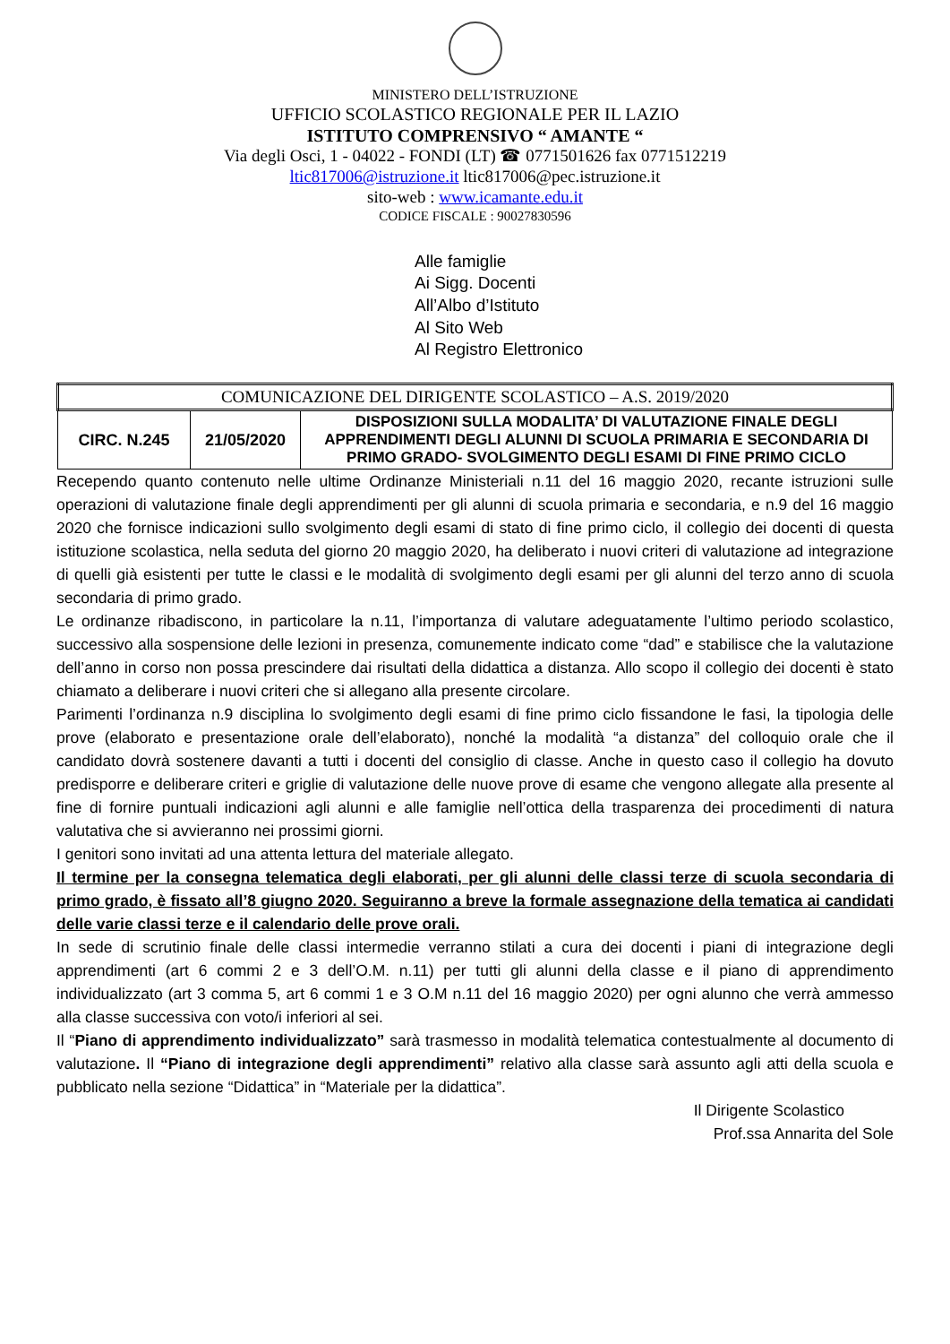MINISTERO DELL’ISTRUZIONE
UFFICIO SCOLASTICO REGIONALE PER IL LAZIO
ISTITUTO COMPRENSIVO “ AMANTE “
Via degli Osci, 1 - 04022 - FONDI (LT) ☎ 0771501626 fax 0771512219
ltic817006@istruzione.it ltic817006@pec.istruzione.it
sito-web : www.icamante.edu.it
CODICE FISCALE : 90027830596
Alle famiglie
Ai Sigg. Docenti
All’Albo d’Istituto
Al Sito Web
Al Registro Elettronico
| COMUNICAZIONE DEL DIRIGENTE SCOLASTICO – A.S. 2019/2020 | | |
| CIRC. N.245 | 21/05/2020 | DISPOSIZIONI SULLA MODALITA’ DI VALUTAZIONE FINALE DEGLI APPRENDIMENTI DEGLI ALUNNI DI SCUOLA PRIMARIA E SECONDARIA DI PRIMO GRADO- SVOLGIMENTO DEGLI ESAMI DI FINE PRIMO CICLO |
Recependo quanto contenuto nelle ultime Ordinanze Ministeriali n.11 del 16 maggio 2020, recante istruzioni sulle operazioni di valutazione finale degli apprendimenti per gli alunni di scuola primaria e secondaria, e n.9 del 16 maggio 2020 che fornisce indicazioni sullo svolgimento degli esami di stato di fine primo ciclo, il collegio dei docenti di questa istituzione scolastica, nella seduta del giorno 20 maggio 2020, ha deliberato i nuovi criteri di valutazione ad integrazione di quelli già esistenti per tutte le classi e le modalità di svolgimento degli esami per gli alunni del terzo anno di scuola secondaria di primo grado.
Le ordinanze ribadiscono, in particolare la n.11, l’importanza di valutare adeguatamente l’ultimo periodo scolastico, successivo alla sospensione delle lezioni in presenza, comunemente indicato come “dad” e stabilisce che la valutazione dell’anno in corso non possa prescindere dai risultati della didattica a distanza. Allo scopo il collegio dei docenti è stato chiamato a deliberare i nuovi criteri che si allegano alla presente circolare.
Parimenti l’ordinanza n.9 disciplina lo svolgimento degli esami di fine primo ciclo fissandone le fasi, la tipologia delle prove (elaborato e presentazione orale dell’elaborato), nonché la modalità “a distanza” del colloquio orale che il candidato dovrà sostenere davanti a tutti i docenti del consiglio di classe. Anche in questo caso il collegio ha dovuto predisporre e deliberare criteri e griglie di valutazione delle nuove prove di esame che vengono allegate alla presente al fine di fornire puntuali indicazioni agli alunni e alle famiglie nell’ottica della trasparenza dei procedimenti di natura valutativa che si avvieranno nei prossimi giorni.
I genitori sono invitati ad una attenta lettura del materiale allegato.
Il termine per la consegna telematica degli elaborati, per gli alunni delle classi terze di scuola secondaria di primo grado, è fissato all’8 giugno 2020. Seguiranno a breve la formale assegnazione della tematica ai candidati delle varie classi terze e il calendario delle prove orali.
In sede di scrutinio finale delle classi intermedie verranno stilati a cura dei docenti i piani di integrazione degli apprendimenti (art 6 commi 2 e 3 dell’O.M. n.11) per tutti gli alunni della classe e il piano di apprendimento individualizzato (art 3 comma 5, art 6 commi 1 e 3 O.M n.11 del 16 maggio 2020) per ogni alunno che verrà ammesso alla classe successiva con voto/i inferiori al sei.
Il “Piano di apprendimento individualizzato” sarà trasmesso in modalità telematica contestualmente al documento di valutazione. Il “Piano di integrazione degli apprendimenti” relativo alla classe sarà assunto agli atti della scuola e pubblicato nella sezione “Didattica” in “Materiale per la didattica”.
Il Dirigente Scolastico
Prof.ssa Annarita del Sole